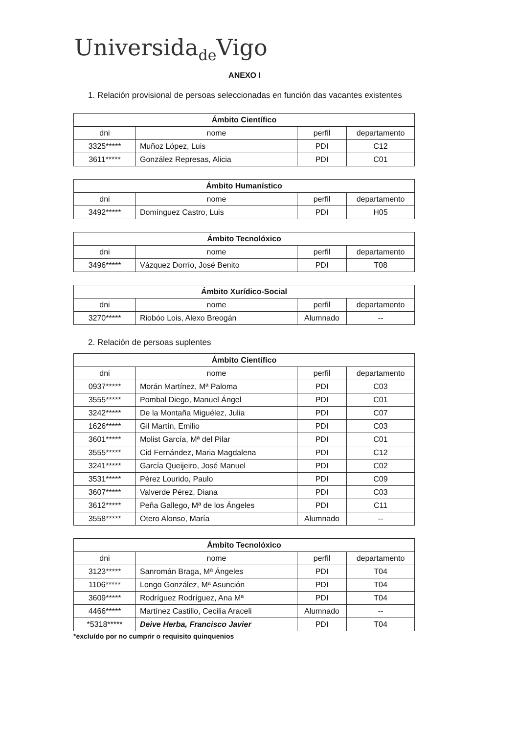Universida<sub>de</sub>Vigo
ANEXO I
1. Relación provisional de persoas seleccionadas en función das vacantes existentes
| Ámbito Científico | | | |
| --- | --- | --- | --- |
| dni | nome | perfil | departamento |
| 3325***** | Muñoz López, Luis | PDI | C12 |
| 3611***** | González Represas, Alicia | PDI | C01 |
| Ámbito Humanístico | | | |
| --- | --- | --- | --- |
| dni | nome | perfil | departamento |
| 3492***** | Domínguez Castro, Luis | PDI | H05 |
| Ámbito Tecnolóxico | | | |
| --- | --- | --- | --- |
| dni | nome | perfil | departamento |
| 3496***** | Vázquez Dorrío, José Benito | PDI | T08 |
| Ámbito Xurídico-Social | | | |
| --- | --- | --- | --- |
| dni | nome | perfil | departamento |
| 3270***** | Riobóo Lois, Alexo Breogán | Alumnado | -- |
2. Relación de persoas suplentes
| Ámbito Científico | | | |
| --- | --- | --- | --- |
| dni | nome | perfil | departamento |
| 0937***** | Morán Martínez, Mª Paloma | PDI | C03 |
| 3555***** | Pombal Diego, Manuel Ángel | PDI | C01 |
| 3242***** | De la Montaña Miguélez, Julia | PDI | C07 |
| 1626***** | Gil Martín, Emilio | PDI | C03 |
| 3601***** | Molist García, Mª del Pilar | PDI | C01 |
| 3555***** | Cid Fernández, Maria Magdalena | PDI | C12 |
| 3241***** | García Queijeiro, José Manuel | PDI | C02 |
| 3531***** | Pérez Lourido, Paulo | PDI | C09 |
| 3607***** | Valverde Pérez, Diana | PDI | C03 |
| 3612***** | Peña Gallego, Mª de los Ángeles | PDI | C11 |
| 3558***** | Otero Alonso, María | Alumnado | -- |
| Ámbito Tecnolóxico | | | |
| --- | --- | --- | --- |
| dni | nome | perfil | departamento |
| 3123***** | Sanromán Braga, Mª Ángeles | PDI | T04 |
| 1106***** | Longo González, Mª Asunción | PDI | T04 |
| 3609***** | Rodríguez Rodríguez, Ana Mª | PDI | T04 |
| 4466***** | Martínez Castillo, Cecilia Araceli | Alumnado | -- |
| *5318***** | Deive Herba, Francisco Javier | PDI | T04 |
*excluído por no cumprir o requisito quinquenios